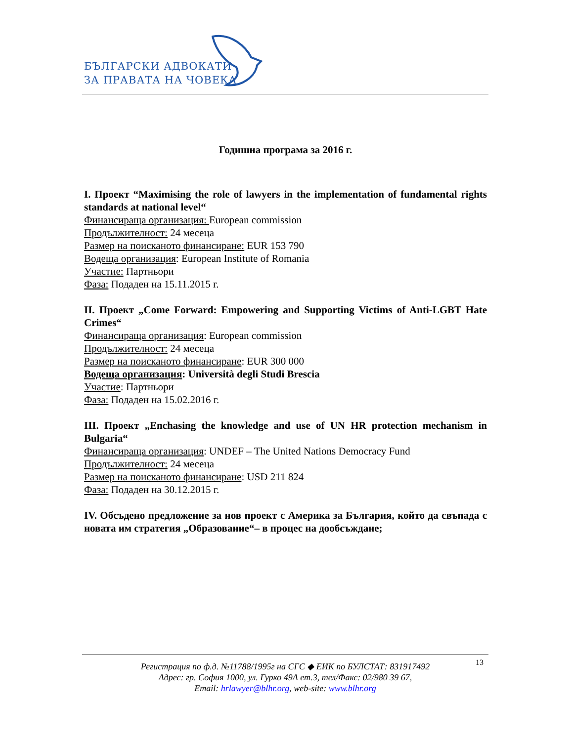БЪЛГАРСКИ АДВОКАТИ
ЗА ПРАВАТА НА ЧОВЕКА
Годишна програма за 2016 г.
I. Проект “Maximising the role of lawyers in the implementation of fundamental rights standards at national level“
Финансираща организация: European commission
Продължителност: 24 месеца
Размер на поисканото финансиране: EUR 153 790
Водеща организация: European Institute of Romania
Участие: Партньори
Фаза: Подаден на 15.11.2015 г.
II. Проект „Come Forward: Empowering and Supporting Victims of Anti-LGBT Hate Crimes“
Финансираща организация: European commission
Продължителност: 24 месеца
Размер на поисканото финансиране: EUR 300 000
Водеща организация: Università degli Studi Brescia
Участие: Партньори
Фаза: Подаден на 15.02.2016 г.
III. Проект „Enchasing the knowledge and use of UN HR protection mechanism in Bulgaria“
Финансираща организация: UNDEF – The United Nations Democracy Fund
Продължителност: 24 месеца
Размер на поисканото финансиране: USD 211 824
Фаза: Подаден на 30.12.2015 г.
IV. Обсъдено предложение за нов проект с Америка за България, който да свъпада с новата им стратегия „Образование“– в процес на дообсъждане;
13 Регистрация по ф.д. №11788/1995г на СГС ◆ ЕИК по БУЛСТАТ: 831917492
Адрес: гр. София 1000, ул. Гурко 49А ет.3, тел/Факс: 02/980 39 67,
Email: hrlawyer@blhr.org, web-site: www.blhr.org